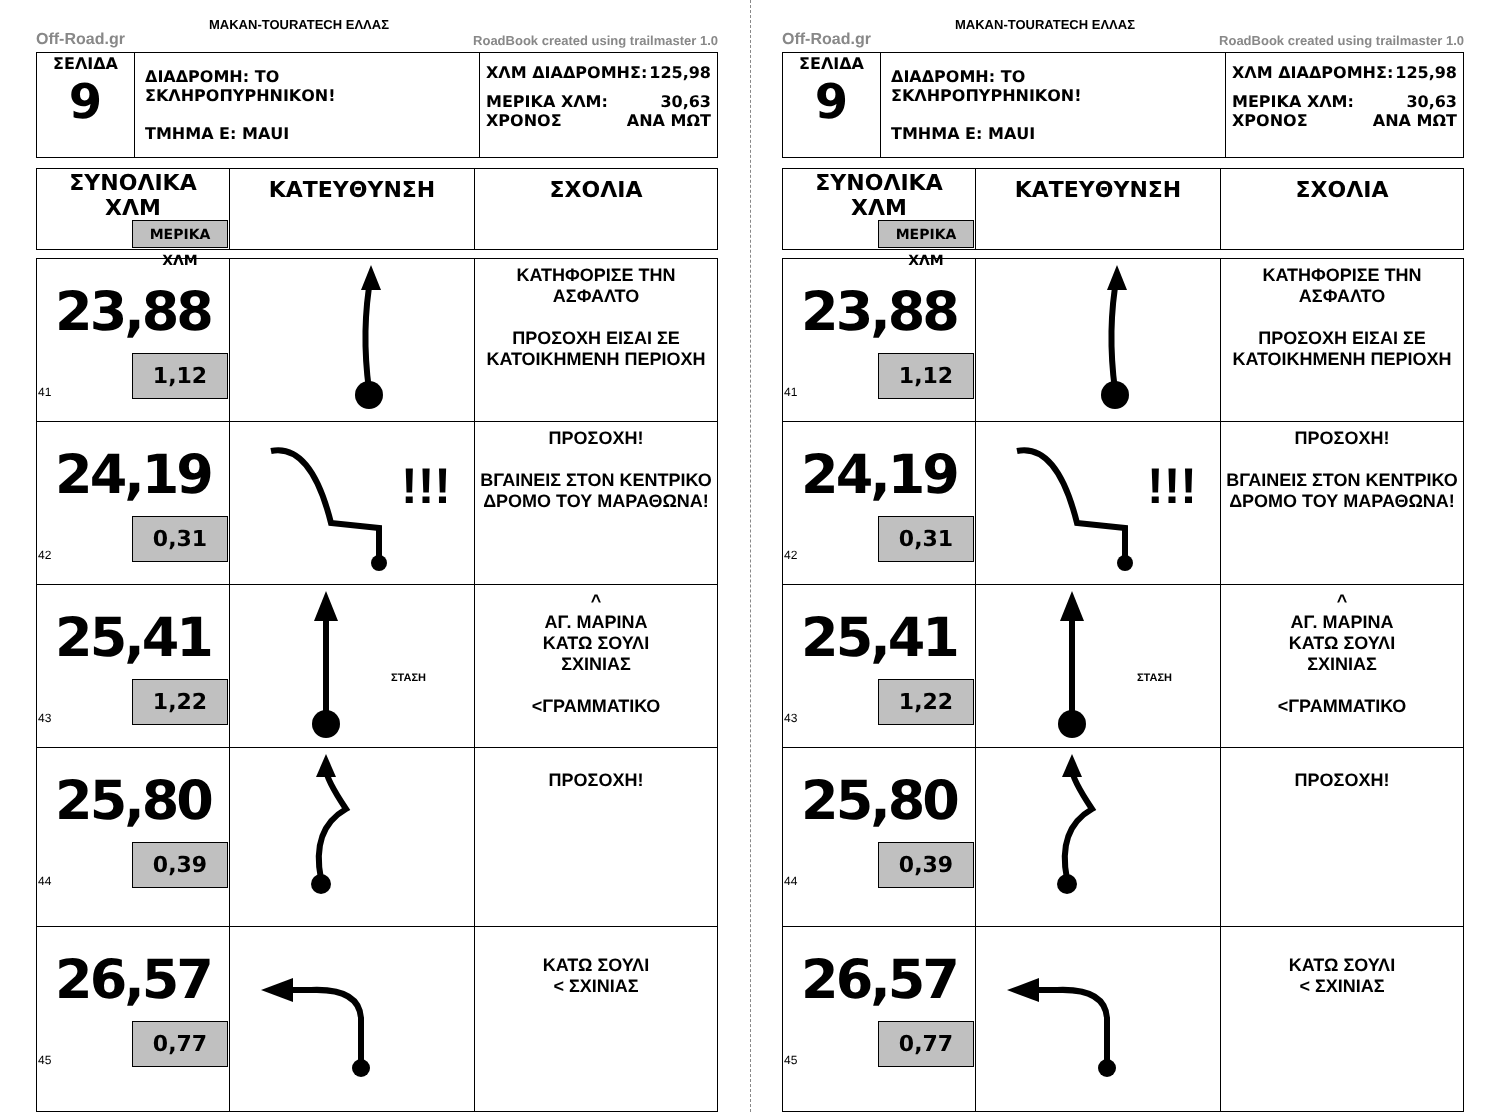Off-Road.gr MAKAN-TOURATECH ΕΛΛΑΣ RoadBook created using trailmaster 1.0
| ΣΕΛΙΔΑ 9 | ΔΙΑΔΡΟΜΗ: ΤΟ ΣΚΛΗΡΟΠΥΡΗΝΙΚΟΝ! ΤΜΗΜΑ Ε: ΜΑUI | ΧΛΜ ΔΙΑΔΡΟΜΗΣ: 125,98 ΜΕΡΙΚΑ ΧΛΜ: 30,63 ΧΡΟΝΟΣ ΑΝΑ ΜΩΤ |
| ΣΥΝΟΛΙΚΑ ΧΛΜ ΜΕΡΙΚΑ ΧΛΜ | ΚΑΤΕΥΘΥΝΣΗ | ΣΧΟΛΙΑ |
| 23,88 41 1,12 | | ΚΑΤΗΦΟΡΙΣΕ ΤΗΝ ΑΣΦΑΛΤΟ ΠΡΟΣΟΧΗ ΕΙΣΑΙ ΣΕ ΚΑΤΟΙΚΗΜΕΝΗ ΠΕΡΙΟΧΗ |
| 24,19 42 0,31 | !!! | ΠΡΟΣΟΧΗ! ΒΓΑΙΝΕΙΣ ΣΤΟΝ ΚΕΝΤΡΙΚΟ ΔΡΟΜΟ ΤΟΥ ΜΑΡΑΘΩΝΑ! |
| 25,41 43 1,22 | ΣΤΑΣΗ | ^ ΑΓ. ΜΑΡΙΝΑ ΚΑΤΩ ΣΟΥΛΙ ΣΧΙΝΙΑΣ <ΓΡΑΜΜΑΤΙΚΟ |
| 25,80 44 0,39 | | ΠΡΟΣΟΧΗ! |
| 26,57 45 0,77 | | ΚΑΤΩ ΣΟΥΛΙ < ΣΧΙΝΙΑΣ |
Off-Road.gr MAKAN-TOURATECH ΕΛΛΑΣ RoadBook created using trailmaster 1.0
| ΣΕΛΙΔΑ 9 | ΔΙΑΔΡΟΜΗ: ΤΟ ΣΚΛΗΡΟΠΥΡΗΝΙΚΟΝ! ΤΜΗΜΑ Ε: ΜΑUI | ΧΛΜ ΔΙΑΔΡΟΜΗΣ: 125,98 ΜΕΡΙΚΑ ΧΛΜ: 30,63 ΧΡΟΝΟΣ ΑΝΑ ΜΩΤ |
| ΣΥΝΟΛΙΚΑ ΧΛΜ ΜΕΡΙΚΑ ΧΛΜ | ΚΑΤΕΥΘΥΝΣΗ | ΣΧΟΛΙΑ |
| 23,88 41 1,12 | | ΚΑΤΗΦΟΡΙΣΕ ΤΗΝ ΑΣΦΑΛΤΟ ΠΡΟΣΟΧΗ ΕΙΣΑΙ ΣΕ ΚΑΤΟΙΚΗΜΕΝΗ ΠΕΡΙΟΧΗ |
| 24,19 42 0,31 | !!! | ΠΡΟΣΟΧΗ! ΒΓΑΙΝΕΙΣ ΣΤΟΝ ΚΕΝΤΡΙΚΟ ΔΡΟΜΟ ΤΟΥ ΜΑΡΑΘΩΝΑ! |
| 25,41 43 1,22 | ΣΤΑΣΗ | ^ ΑΓ. ΜΑΡΙΝΑ ΚΑΤΩ ΣΟΥΛΙ ΣΧΙΝΙΑΣ <ΓΡΑΜΜΑΤΙΚΟ |
| 25,80 44 0,39 | | ΠΡΟΣΟΧΗ! |
| 26,57 45 0,77 | | ΚΑΤΩ ΣΟΥΛΙ < ΣΧΙΝΙΑΣ |